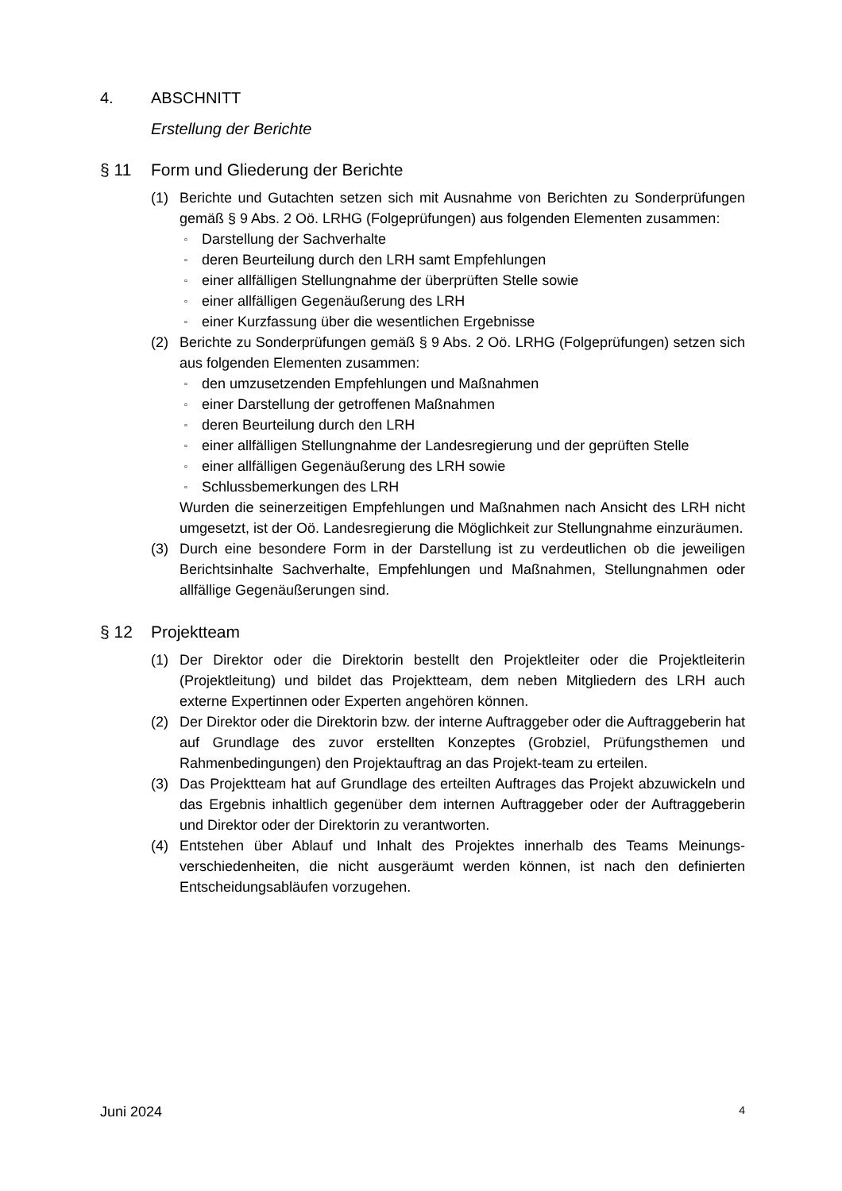4. ABSCHNITT
Erstellung der Berichte
§ 11 Form und Gliederung der Berichte
(1) Berichte und Gutachten setzen sich mit Ausnahme von Berichten zu Sonderprüfungen gemäß § 9 Abs. 2 Oö. LRHG (Folgeprüfungen) aus folgenden Elementen zusammen:
▫ Darstellung der Sachverhalte
▫ deren Beurteilung durch den LRH samt Empfehlungen
▫ einer allfälligen Stellungnahme der überprüften Stelle sowie
▫ einer allfälligen Gegenäußerung des LRH
▫ einer Kurzfassung über die wesentlichen Ergebnisse
(2) Berichte zu Sonderprüfungen gemäß § 9 Abs. 2 Oö. LRHG (Folgeprüfungen) setzen sich aus folgenden Elementen zusammen:
▫ den umzusetzenden Empfehlungen und Maßnahmen
▫ einer Darstellung der getroffenen Maßnahmen
▫ deren Beurteilung durch den LRH
▫ einer allfälligen Stellungnahme der Landesregierung und der geprüften Stelle
▫ einer allfälligen Gegenäußerung des LRH sowie
▫ Schlussbemerkungen des LRH
Wurden die seinerzeitigen Empfehlungen und Maßnahmen nach Ansicht des LRH nicht umgesetzt, ist der Oö. Landesregierung die Möglichkeit zur Stellungnahme einzuräumen.
(3) Durch eine besondere Form in der Darstellung ist zu verdeutlichen ob die jeweiligen Berichtsinhalte Sachverhalte, Empfehlungen und Maßnahmen, Stellungnahmen oder allfällige Gegenäußerungen sind.
§ 12 Projektteam
(1) Der Direktor oder die Direktorin bestellt den Projektleiter oder die Projektleiterin (Projektleitung) und bildet das Projektteam, dem neben Mitgliedern des LRH auch externe Expertinnen oder Experten angehören können.
(2) Der Direktor oder die Direktorin bzw. der interne Auftraggeber oder die Auftraggeberin hat auf Grundlage des zuvor erstellten Konzeptes (Grobziel, Prüfungsthemen und Rahmenbedingungen) den Projektauftrag an das Projekt-team zu erteilen.
(3) Das Projektteam hat auf Grundlage des erteilten Auftrages das Projekt abzuwickeln und das Ergebnis inhaltlich gegenüber dem internen Auftraggeber oder der Auftraggeberin und Direktor oder der Direktorin zu verantworten.
(4) Entstehen über Ablauf und Inhalt des Projektes innerhalb des Teams Meinungs-verschiedenheiten, die nicht ausgeräumt werden können, ist nach den definierten Entscheidungsabläufen vorzugehen.
Juni 2024 4